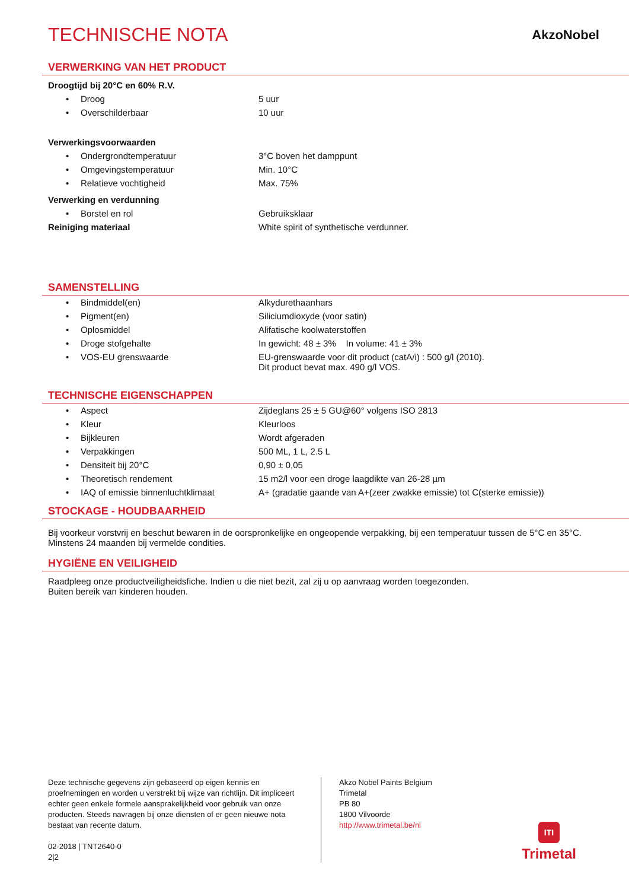TECHNISCHE NOTA
AkzoNobel
VERWERKING VAN HET PRODUCT
| Droogtijd bij 20°C en 60% R.V. | | |
| • | Droog | 5 uur |
| • | Overschilderbaar | 10 uur |
| Verwerkingsvoorwaarden | | |
| • | Ondergrondtemperatuur | 3°C boven het damppunt |
| • | Omgevingstemperatuur | Min. 10°C |
| • | Relatieve vochtigheid | Max. 75% |
| Verwerking en verdunning | | |
| • | Borstel en rol | Gebruiksklaar |
| Reiniging materiaal | | White spirit of synthetische verdunner. |
SAMENSTELLING
| • | Bindmiddel(en) | Alkydurethaanhars |
| • | Pigment(en) | Siliciumdioxyde (voor satin) |
| • | Oplosmiddel | Alifatische koolwaterstoffen |
| • | Droge stofgehalte | In gewicht: 48 ± 3% In volume: 41 ± 3% |
| • | VOS-EU grenswaarde | EU-grenswaarde voor dit product (catA/i) : 500 g/l (2010). Dit product bevat max. 490 g/l VOS. |
TECHNISCHE EIGENSCHAPPEN
| • | Aspect | Zijdeglans 25 ± 5 GU@60° volgens ISO 2813 |
| • | Kleur | Kleurloos |
| • | Bijkleuren | Wordt afgeraden |
| • | Verpakkingen | 500 ML, 1 L, 2.5 L |
| • | Densiteit bij 20°C | 0,90 ± 0,05 |
| • | Theoretisch rendement | 15 m2/l voor een droge laagdikte van 26-28 µm |
| • | IAQ of emissie binnenluchtklimaat | A+ (gradatie gaande van A+(zeer zwakke emissie) tot C(sterke emissie)) |
STOCKAGE - HOUDBAARHEID
Bij voorkeur vorstvrij en beschut bewaren in de oorspronkelijke en ongeopende verpakking, bij een temperatuur tussen de 5°C en 35°C.
Minstens 24 maanden bij vermelde condities.
HYGIËNE EN VEILIGHEID
Raadpleeg onze productveiligheidsfiche. Indien u die niet bezit, zal zij u op aanvraag worden toegezonden.
Buiten bereik van kinderen houden.
Deze technische gegevens zijn gebaseerd op eigen kennis en proefnemingen en worden u verstrekt bij wijze van richtlijn. Dit impliceert echter geen enkele formele aansprakelijkheid voor gebruik van onze producten. Steeds navragen bij onze diensten of er geen nieuwe nota bestaat van recente datum.
02-2018 | TNT2640-0
2|2
Akzo Nobel Paints Belgium
Trimetal
PB 80
1800 Vilvoorde
http://www.trimetal.be/nl
ITI
Trimetal